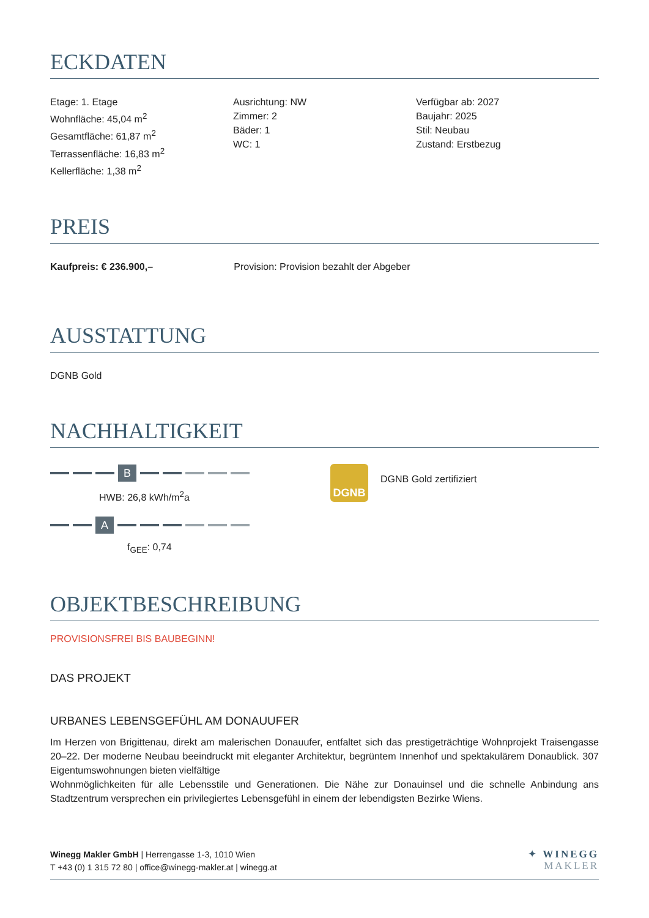ECKDATEN
Etage: 1. Etage
Wohnfläche: 45,04 m<sup>2</sup>
Gesamtfläche: 61,87 m<sup>2</sup>
Terrassenfläche: 16,83 m<sup>2</sup>
Kellerfläche: 1,38 m<sup>2</sup>
Ausrichtung: NW
Zimmer: 2
Bäder: 1
WC: 1
Verfügbar ab: 2027
Baujahr: 2025
Stil: Neubau
Zustand: Erstbezug
PREIS
Kaufpreis: € 236.900,– Provision: Provision bezahlt der Abgeber
AUSSTATTUNG
DGNB Gold
NACHHALTIGKEIT
B
HWB: 26,8 kWh/m<sup>2</sup>a
A
f<sub>GEE</sub>: 0,74
DGNB
DGNB Gold zertifiziert
OBJEKTBESCHREIBUNG
PROVISIONSFREI BIS BAUBEGINN!
DAS PROJEKT
URBANES LEBENSGEFÜHL AM DONAUUFER
Im Herzen von Brigittenau, direkt am malerischen Donauufer, entfaltet sich das prestigeträchtige Wohnprojekt Traisengasse 20–22. Der moderne Neubau beeindruckt mit eleganter Architektur, begrüntem Innenhof und spektakulärem Donaublick. 307 Eigentumswohnungen bieten vielfältige
Wohnmöglichkeiten für alle Lebensstile und Generationen. Die Nähe zur Donauinsel und die schnelle Anbindung ans Stadtzentrum versprechen ein privilegiertes Lebensgefühl in einem der lebendigsten Bezirke Wiens.
Winegg Makler GmbH | Herrengasse 1-3, 1010 Wien
T +43 (0) 1 315 72 80 | office@winegg-makler.at | winegg.at
✦ WINEGG
MAKLER